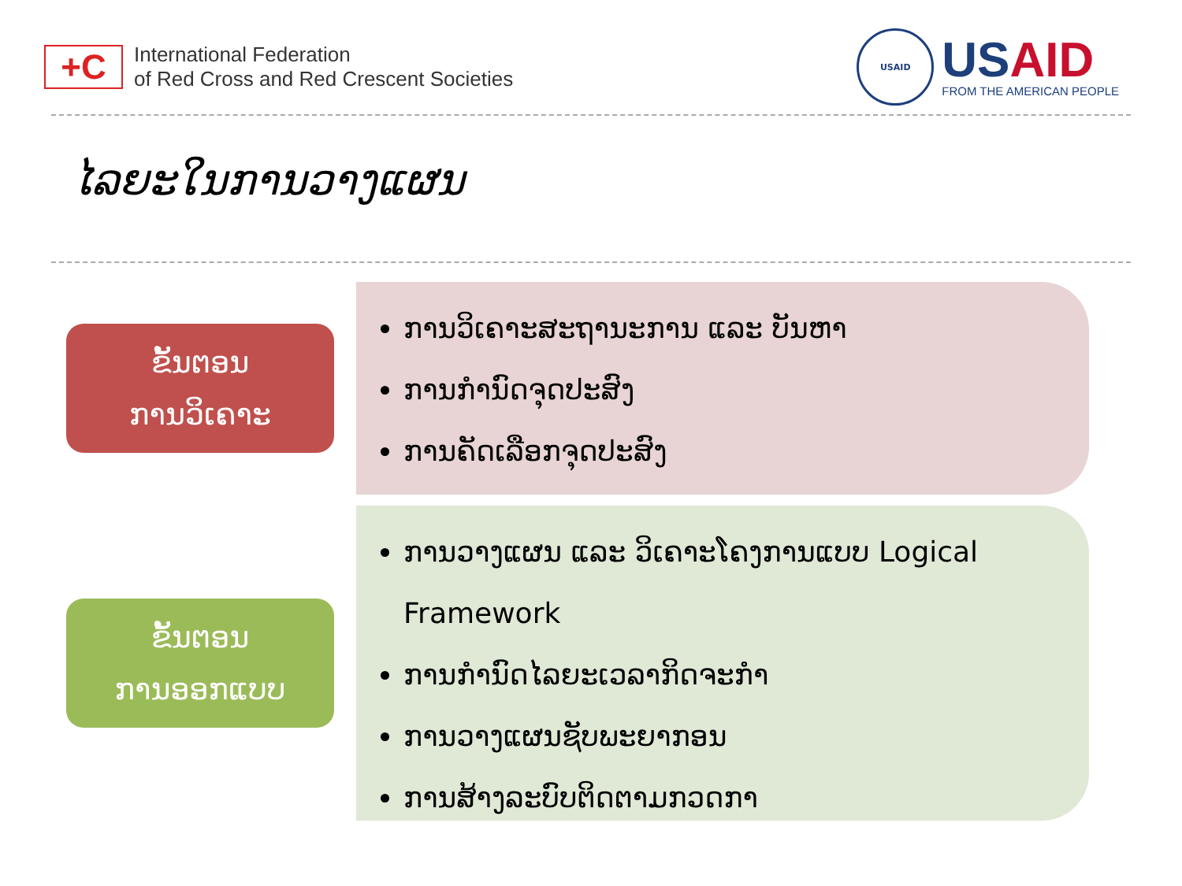+C
International Federation
of Red Cross and Red Crescent Societies
USAID
USAID
FROM THE AMERICAN PEOPLE
ໄລຍະໃນການວາງແຜນ
ຂັ້ນຕອນ
ການວິເຄາະ
ການວິເຄາະສະຖານະການ ແລະ ບັນຫາ
ການກຳນົດຈຸດປະສົງ
ການຄັດເລືອກຈຸດປະສົງ
ຂັ້ນຕອນ
ການອອກແບບ
ການວາງແຜນ ແລະ ວິເຄາະໂຄງການແບບ Logical Framework
ການກຳນົດໄລຍະເວລາກິດຈະກຳ
ການວາງແຜນຊັບພະຍາກອນ
ການສ້າງລະບົບຕິດຕາມກວດກາ